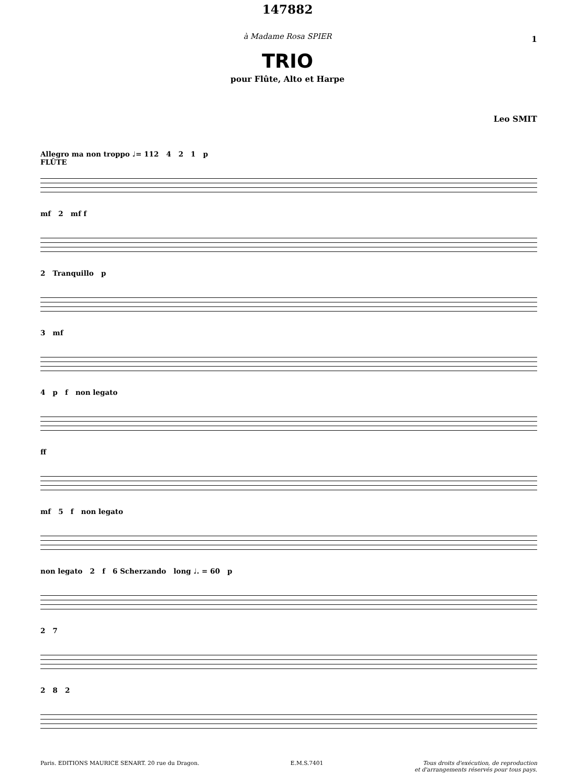147882
1
à Madame Rosa SPIER
TRIO
pour Flûte, Alto et Harpe
Leo SMIT
Allegro ma non troppo ♩= 112 4 2 1 p
FLÛTE
mf 2 mf f
2 Tranquillo p
3 mf
4 p f non legato
ff
mf 5 f non legato
non legato 2 f 6 Scherzando long ♩. = 60 p
2 7
2 8 2
Paris. EDITIONS MAURICE SENART. 20 rue du Dragon. E.M.S.7401 Tous droits d'exécution, de reproduction
et d'arrangements réservés pour tous pays.